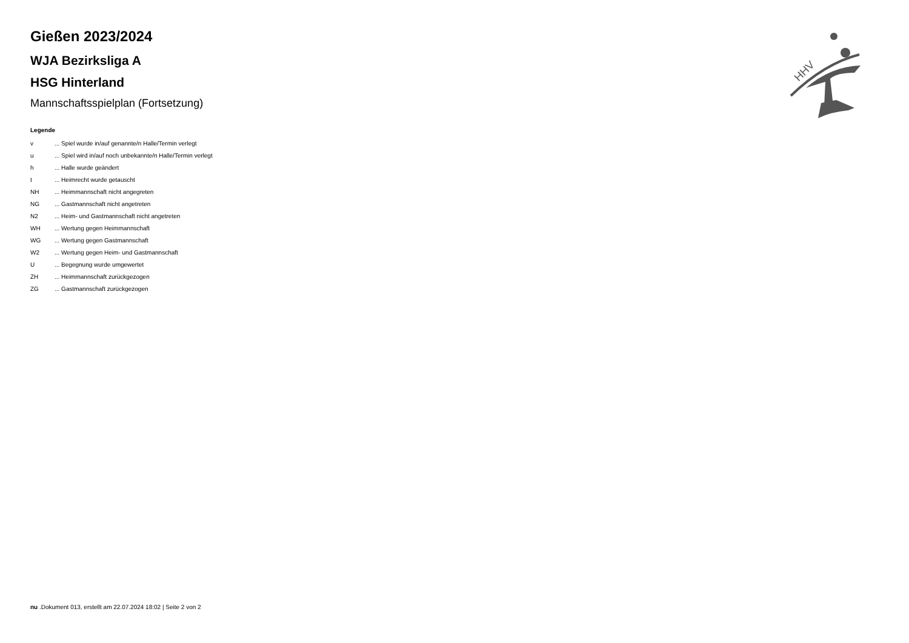HHV
Gießen 2023/2024
WJA Bezirksliga A
HSG Hinterland
Mannschaftsspielplan (Fortsetzung)
Legende
| v | ... Spiel wurde in/auf genannte/n Halle/Termin verlegt |
| u | ... Spiel wird in/auf noch unbekannte/n Halle/Termin verlegt |
| h | ... Halle wurde geändert |
| t | ... Heimrecht wurde getauscht |
| NH | ... Heimmannschaft nicht angegreten |
| NG | ... Gastmannschaft nicht angetreten |
| N2 | ... Heim- und Gastmannschaft nicht angetreten |
| WH | ... Wertung gegen Heimmannschaft |
| WG | ... Wertung gegen Gastmannschaft |
| W2 | ... Wertung gegen Heim- und Gastmannschaft |
| U | ... Begegnung wurde umgewertet |
| ZH | ... Heimmannschaft zurückgezogen |
| ZG | ... Gastmannschaft zurückgezogen |
nu .Dokument 013, erstellt am 22.07.2024 18:02 | Seite 2 von 2